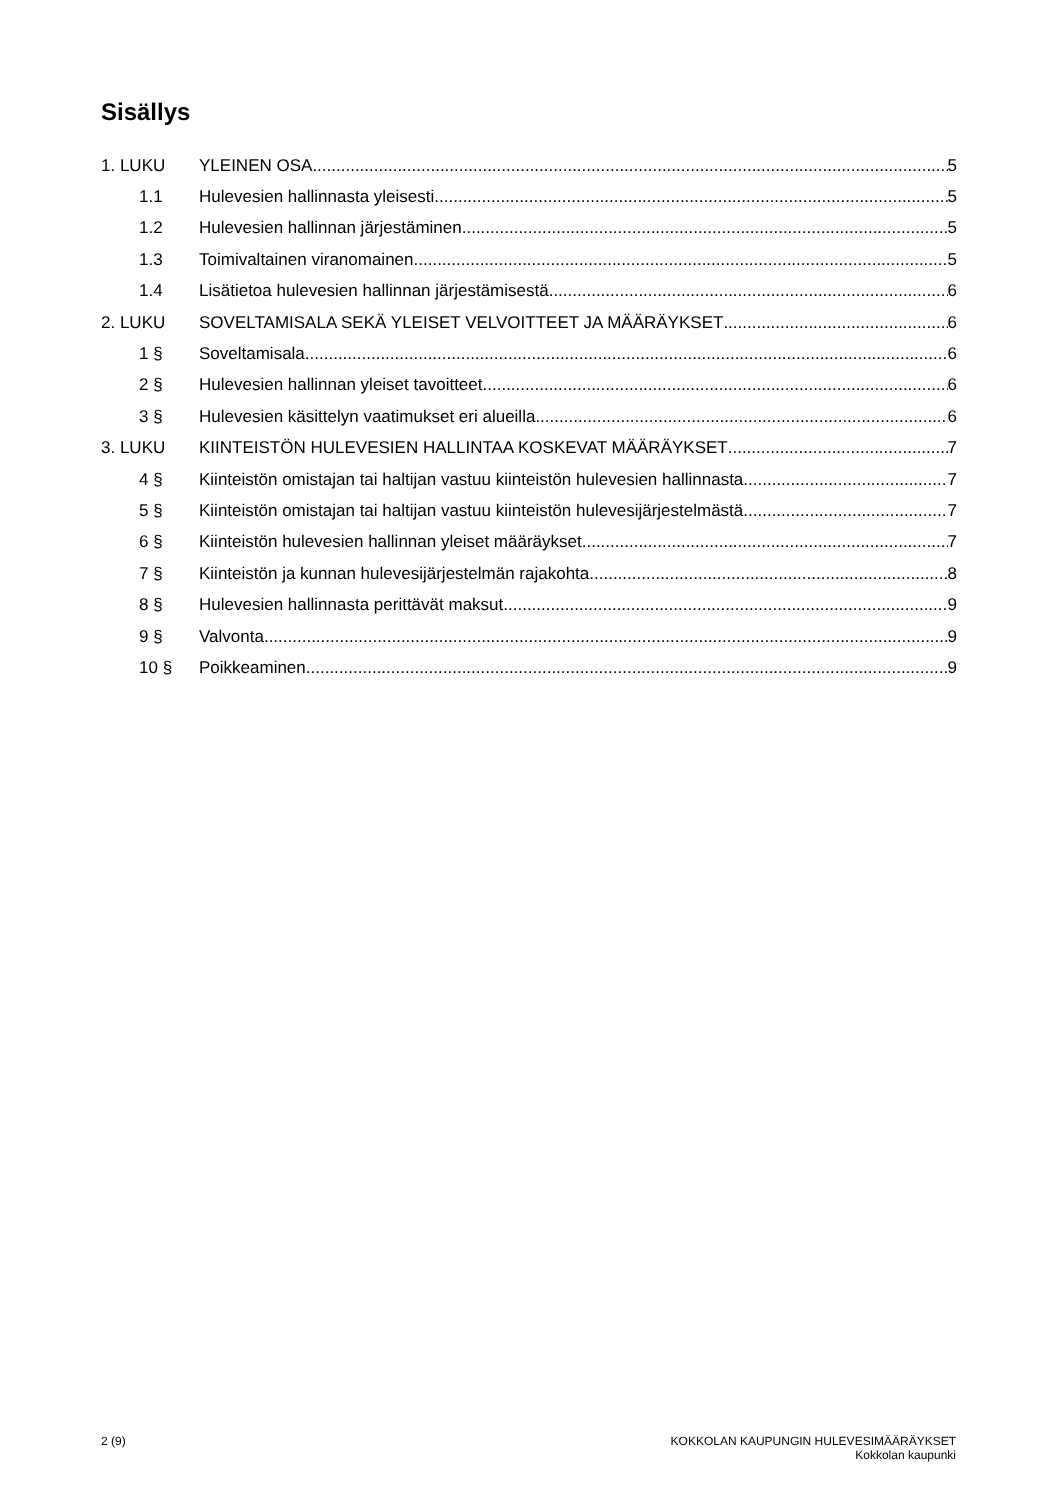Sisällys
1. LUKU YLEINEN OSA 5
1.1 Hulevesien hallinnasta yleisesti 5
1.2 Hulevesien hallinnan järjestäminen 5
1.3 Toimivaltainen viranomainen 5
1.4 Lisätietoa hulevesien hallinnan järjestämisestä 6
2. LUKU SOVELTAMISALA SEKÄ YLEISET VELVOITTEET JA MÄÄRÄYKSET 6
1 § Soveltamisala 6
2 § Hulevesien hallinnan yleiset tavoitteet 6
3 § Hulevesien käsittelyn vaatimukset eri alueilla 6
3. LUKU KIINTEISTÖN HULEVESIEN HALLINTAA KOSKEVAT MÄÄRÄYKSET 7
4 § Kiinteistön omistajan tai haltijan vastuu kiinteistön hulevesien hallinnasta 7
5 § Kiinteistön omistajan tai haltijan vastuu kiinteistön hulevesijärjestelmästä 7
6 § Kiinteistön hulevesien hallinnan yleiset määräykset 7
7 § Kiinteistön ja kunnan hulevesijärjestelmän rajakohta 8
8 § Hulevesien hallinnasta perittävät maksut 9
9 § Valvonta 9
10 § Poikkeaminen 9
2 (9) KOKKOLAN KAUPUNGIN HULEVESIMÄÄRÄYKSET
Kokkolan kaupunki